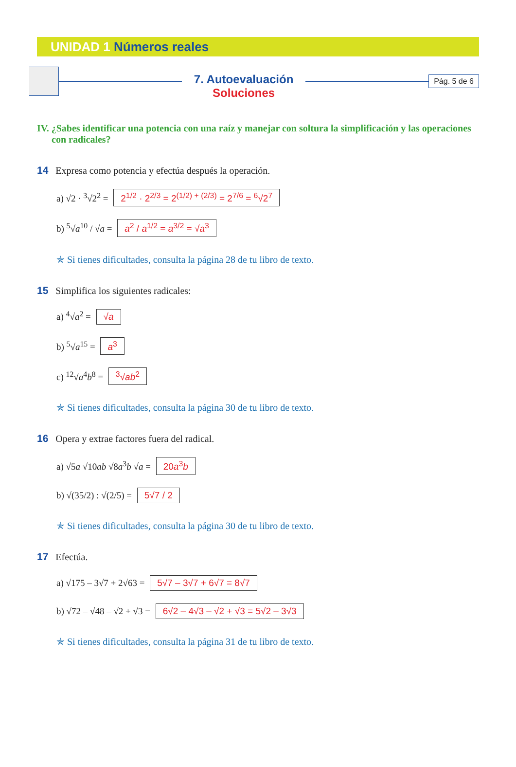UNIDAD 1 Números reales
7. Autoevaluación
Soluciones
Pág. 5 de 6
IV. ¿Sabes identificar una potencia con una raíz y manejar con soltura la simplificación y las operaciones con radicales?
14 Expresa como potencia y efectúa después la operación.
a) √2 · <sup>3</sup>√2<sup>2</sup> = 2<sup>1/2</sup> · 2<sup>2/3</sup> = 2<sup>(1/2) + (2/3)</sup> = 2<sup>7/6</sup> = <sup>6</sup>√2<sup>7</sup>
b) <sup>5</sup>√a<sup>10</sup> / √a = a<sup>2</sup> / a<sup>1/2</sup> = a<sup>3/2</sup> = √a<sup>3</sup>
✯ Si tienes dificultades, consulta la página 28 de tu libro de texto.
15 Simplifica los siguientes radicales:
a) <sup>4</sup>√a<sup>2</sup> = √a
b) <sup>5</sup>√a<sup>15</sup> = a<sup>3</sup>
c) <sup>12</sup>√a<sup>4</sup>b<sup>8</sup> = <sup>3</sup>√ab<sup>2</sup>
✯ Si tienes dificultades, consulta la página 30 de tu libro de texto.
16 Opera y extrae factores fuera del radical.
a) √5a √10ab √8a<sup>3</sup>b √a = 20a<sup>3</sup>b
b) √(35/2) : √(2/5) = 5√7 / 2
✯ Si tienes dificultades, consulta la página 30 de tu libro de texto.
17 Efectúa.
a) √175 – 3√7 + 2√63 = 5√7 – 3√7 + 6√7 = 8√7
b) √72 – √48 – √2 + √3 = 6√2 – 4√3 – √2 + √3 = 5√2 – 3√3
✯ Si tienes dificultades, consulta la página 31 de tu libro de texto.